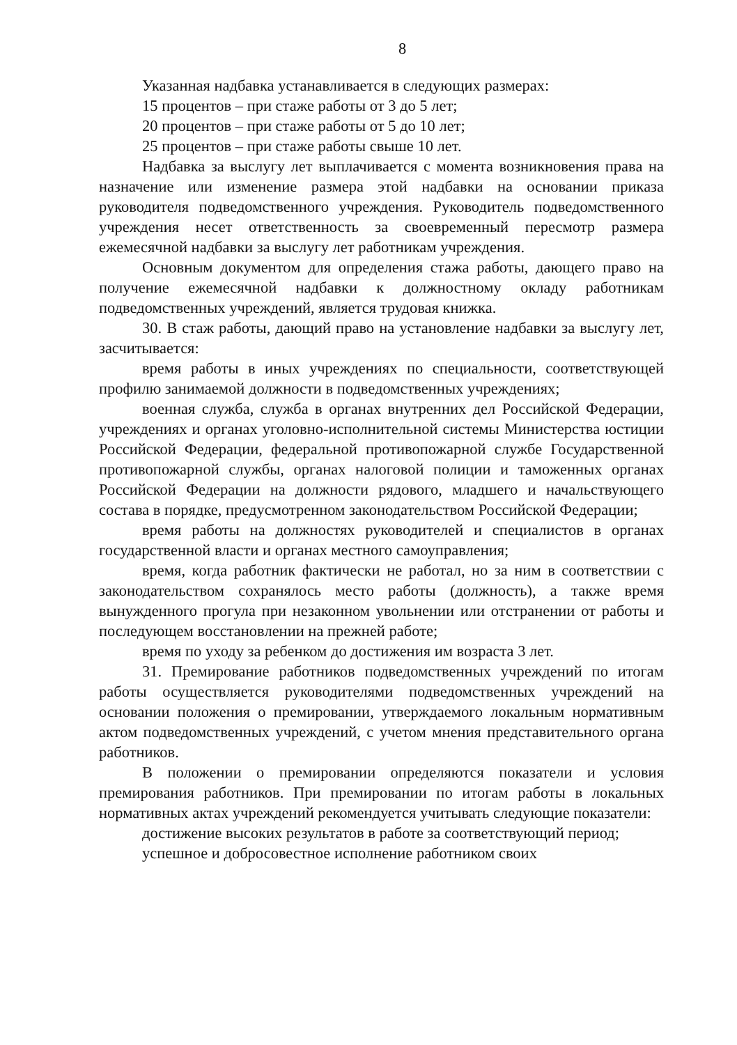8
Указанная надбавка устанавливается в следующих размерах:
15 процентов – при стаже работы от 3 до 5 лет;
20 процентов – при стаже работы от 5 до 10 лет;
25 процентов – при стаже работы свыше 10 лет.
Надбавка за выслугу лет выплачивается с момента возникновения права на назначение или изменение размера этой надбавки на основании приказа руководителя подведомственного учреждения. Руководитель подведомственного учреждения несет ответственность за своевременный пересмотр размера ежемесячной надбавки за выслугу лет работникам учреждения.
Основным документом для определения стажа работы, дающего право на получение ежемесячной надбавки к должностному окладу работникам подведомственных учреждений, является трудовая книжка.
30. В стаж работы, дающий право на установление надбавки за выслугу лет, засчитывается:
время работы в иных учреждениях по специальности, соответствующей профилю занимаемой должности в подведомственных учреждениях;
военная служба, служба в органах внутренних дел Российской Федерации, учреждениях и органах уголовно-исполнительной системы Министерства юстиции Российской Федерации, федеральной противопожарной службе Государственной противопожарной службы, органах налоговой полиции и таможенных органах Российской Федерации на должности рядового, младшего и начальствующего состава в порядке, предусмотренном законодательством Российской Федерации;
время работы на должностях руководителей и специалистов в органах государственной власти и органах местного самоуправления;
время, когда работник фактически не работал, но за ним в соответствии с законодательством сохранялось место работы (должность), а также время вынужденного прогула при незаконном увольнении или отстранении от работы и последующем восстановлении на прежней работе;
время по уходу за ребенком до достижения им возраста 3 лет.
31. Премирование работников подведомственных учреждений по итогам работы осуществляется руководителями подведомственных учреждений на основании положения о премировании, утверждаемого локальным нормативным актом подведомственных учреждений, с учетом мнения представительного органа работников.
В положении о премировании определяются показатели и условия премирования работников. При премировании по итогам работы в локальных нормативных актах учреждений рекомендуется учитывать следующие показатели:
достижение высоких результатов в работе за соответствующий период;
успешное и добросовестное исполнение работником своих